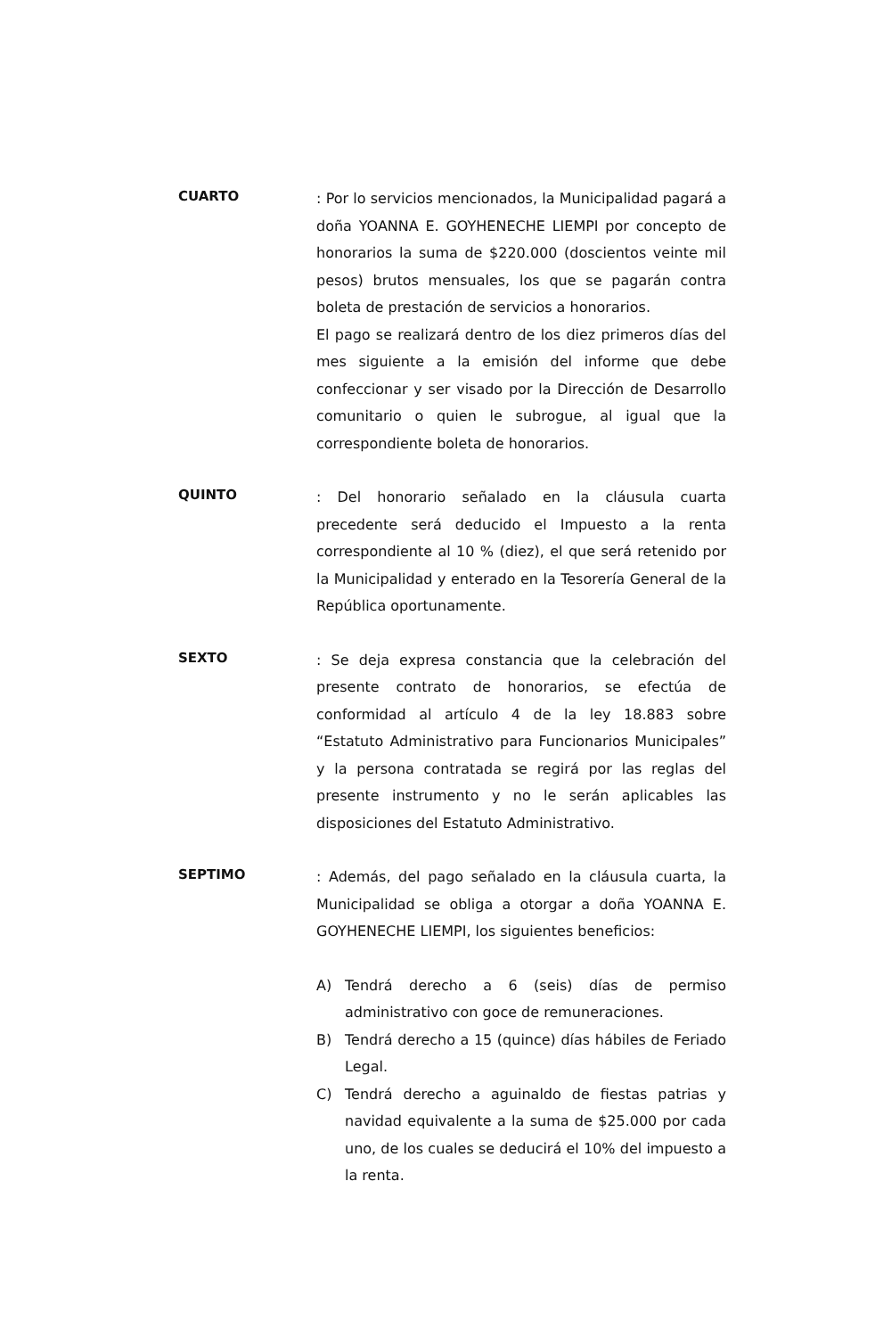CUARTO
: Por lo servicios mencionados, la Municipalidad pagará a doña YOANNA E. GOYHENECHE LIEMPI por concepto de honorarios la suma de $220.000 (doscientos veinte mil pesos) brutos mensuales, los que se pagarán contra boleta de prestación de servicios a honorarios.
El pago se realizará dentro de los diez primeros días del mes siguiente a la emisión del informe que debe confeccionar y ser visado por la Dirección de Desarrollo comunitario o quien le subrogue, al igual que la correspondiente boleta de honorarios.
QUINTO
: Del honorario señalado en la cláusula cuarta precedente será deducido el Impuesto a la renta correspondiente al 10 % (diez), el que será retenido por la Municipalidad y enterado en la Tesorería General de la República oportunamente.
SEXTO
: Se deja expresa constancia que la celebración del presente contrato de honorarios, se efectúa de conformidad al artículo 4 de la ley 18.883 sobre “Estatuto Administrativo para Funcionarios Municipales” y la persona contratada se regirá por las reglas del presente instrumento y no le serán aplicables las disposiciones del Estatuto Administrativo.
SEPTIMO
: Además, del pago señalado en la cláusula cuarta, la Municipalidad se obliga a otorgar a doña YOANNA E. GOYHENECHE LIEMPI, los siguientes beneficios:
A) Tendrá derecho a 6 (seis) días de permiso administrativo con goce de remuneraciones.
B) Tendrá derecho a 15 (quince) días hábiles de Feriado Legal.
C) Tendrá derecho a aguinaldo de fiestas patrias y navidad equivalente a la suma de $25.000 por cada uno, de los cuales se deducirá el 10% del impuesto a la renta.